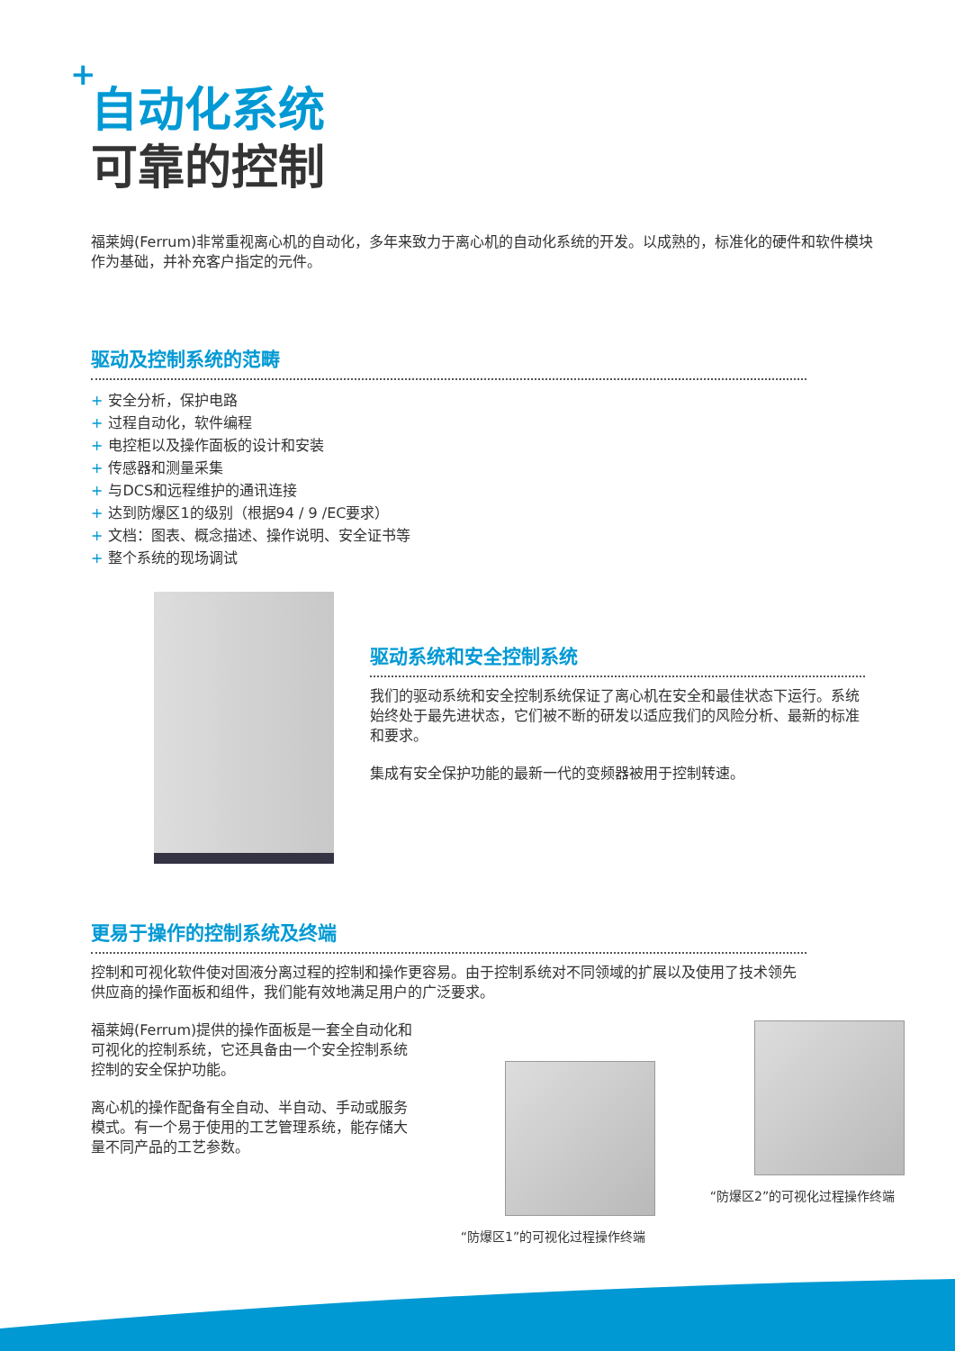+
自动化系统
可靠的控制
福莱姆(Ferrum)非常重视离心机的自动化，多年来致力于离心机的自动化系统的开发。以成熟的，标准化的硬件和软件模块作为基础，并补充客户指定的元件。
驱动及控制系统的范畴
+ 安全分析，保护电路
+ 过程自动化，软件编程
+ 电控柜以及操作面板的设计和安装
+ 传感器和测量采集
+ 与DCS和远程维护的通讯连接
+ 达到防爆区1的级别（根据94 / 9 /EC要求）
+ 文档：图表、概念描述、操作说明、安全证书等
+ 整个系统的现场调试
驱动系统和安全控制系统
我们的驱动系统和安全控制系统保证了离心机在安全和最佳状态下运行。系统始终处于最先进状态，它们被不断的研发以适应我们的风险分析、最新的标准和要求。
集成有安全保护功能的最新一代的变频器被用于控制转速。
更易于操作的控制系统及终端
控制和可视化软件使对固液分离过程的控制和操作更容易。由于控制系统对不同领域的扩展以及使用了技术领先供应商的操作面板和组件，我们能有效地满足用户的广泛要求。
福莱姆(Ferrum)提供的操作面板是一套全自动化和可视化的控制系统，它还具备由一个安全控制系统控制的安全保护功能。
离心机的操作配备有全自动、半自动、手动或服务模式。有一个易于使用的工艺管理系统，能存储大量不同产品的工艺参数。
“防爆区1”的可视化过程操作终端
“防爆区2”的可视化过程操作终端